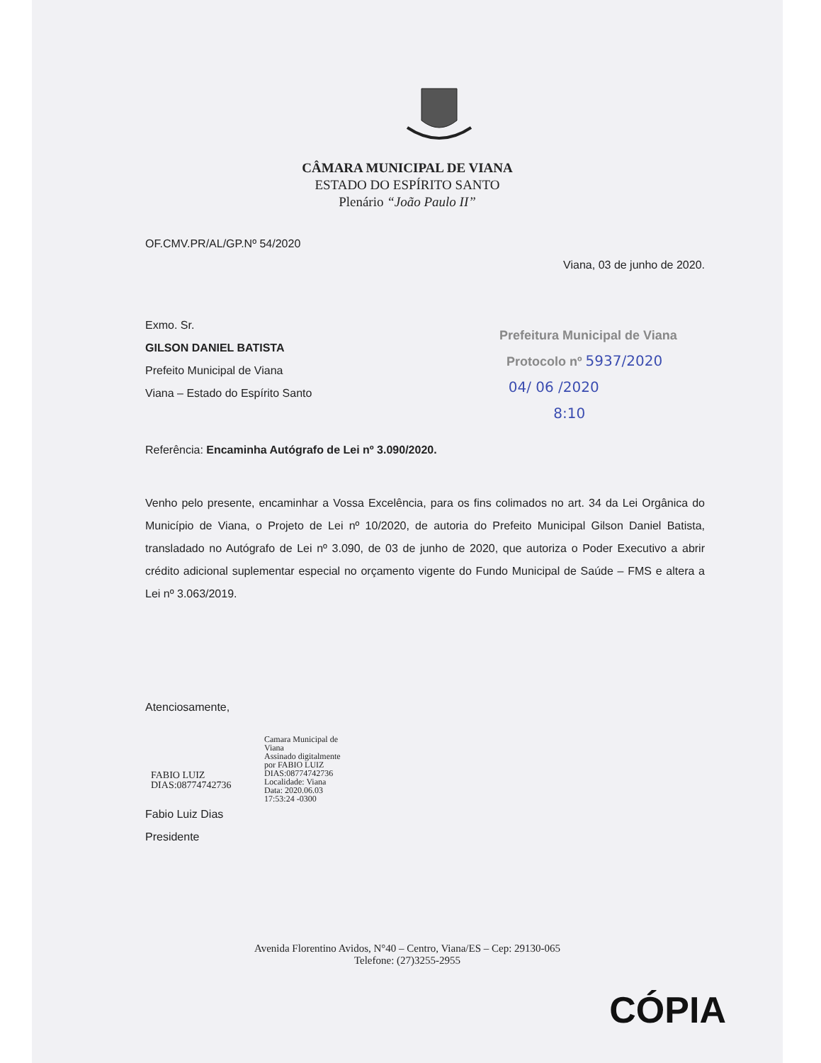CÂMARA MUNICIPAL DE VIANA
ESTADO DO ESPÍRITO SANTO
Plenário “João Paulo II”
OF.CMV.PR/AL/GP.Nº 54/2020
Viana, 03 de junho de 2020.
Exmo. Sr.
GILSON DANIEL BATISTA
Prefeito Municipal de Viana
Viana – Estado do Espírito Santo
Referência: Encaminha Autógrafo de Lei nº 3.090/2020.
Venho pelo presente, encaminhar a Vossa Excelência, para os fins colimados no art. 34 da Lei Orgânica do Município de Viana, o Projeto de Lei nº 10/2020, de autoria do Prefeito Municipal Gilson Daniel Batista, transladado no Autógrafo de Lei nº 3.090, de 03 de junho de 2020, que autoriza o Poder Executivo a abrir crédito adicional suplementar especial no orçamento vigente do Fundo Municipal de Saúde – FMS e altera a Lei nº 3.063/2019.
Atenciosamente,
FABIO LUIZ
DIAS:08774742736
Camara Municipal de
Viana
Assinado digitalmente
por FABIO LUIZ
DIAS:08774742736
Localidade: Viana
Data: 2020.06.03
17:53:24 -0300
Fabio Luiz Dias
Presidente
Prefeitura Municipal de Viana
Protocolo nº 5937/2020
04/ 06 /2020
8:10
Avenida Florentino Avidos, N°40 – Centro, Viana/ES – Cep: 29130-065
Telefone: (27)3255-2955
CÓPIA